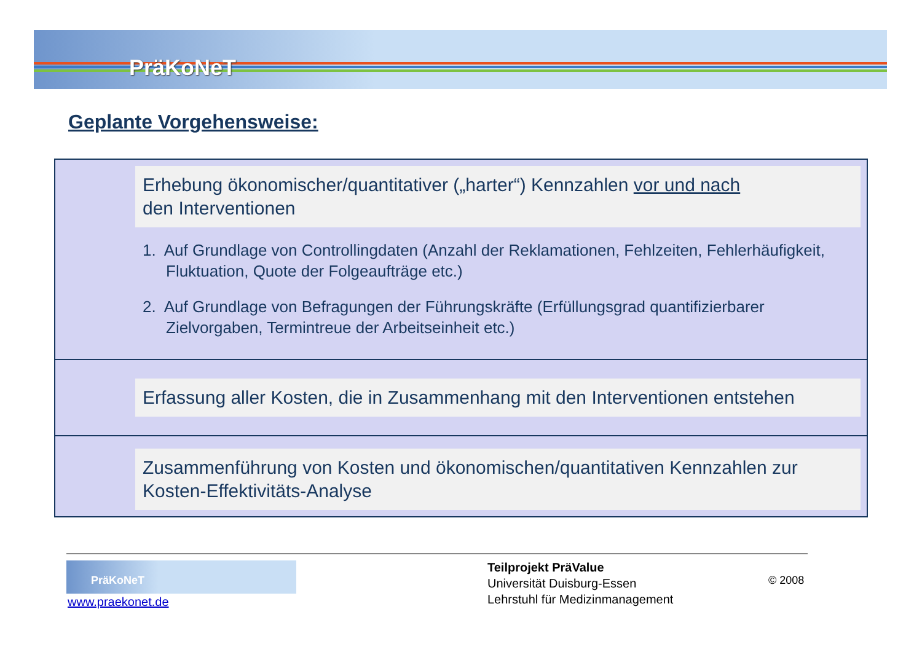PräKoNeT
Geplante Vorgehensweise:
Erhebung ökonomischer/quantitativer („harter“) Kennzahlen vor und nach
den Interventionen
1. Auf Grundlage von Controllingdaten (Anzahl der Reklamationen, Fehlzeiten, Fehlerhäufigkeit, Fluktuation, Quote der Folgeaufträge etc.)
2. Auf Grundlage von Befragungen der Führungskräfte (Erfüllungsgrad quantifizierbarer Zielvorgaben, Termintreue der Arbeitseinheit etc.)
Erfassung aller Kosten, die in Zusammenhang mit den Interventionen entstehen
Zusammenführung von Kosten und ökonomischen/quantitativen Kennzahlen zur Kosten-Effektivitäts-Analyse
PräKoNeT
www.praekonet.de
Teilprojekt PräValue
Universität Duisburg-Essen
Lehrstuhl für Medizinmanagement
© 2008